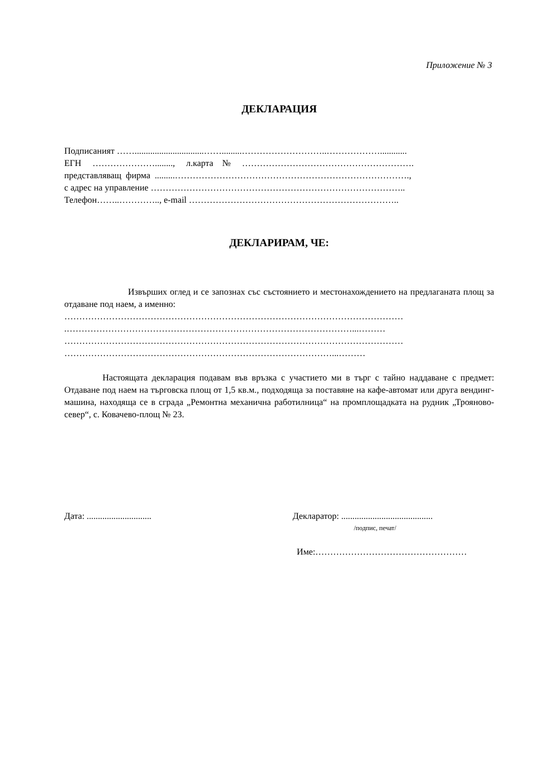Приложение № 3
ДЕКЛАРАЦИЯ
Подписаният ……...............................…….........………………………..………………............
ЕГН …………………........, л.карта № ………………………………………………….
представляващ фирма .........…………………………………………………………………….,
с адрес на управление …………………………………………………………………………..
Телефон……..………….., e-mail ……………………………………………………………..
ДЕКЛАРИРАМ, ЧЕ:
Извърших оглед и се запознах със състоянието и местонахождението на предлаганата площ за отдаване под наем, а именно:
……………………………………………………………………………………………………
.……………………………………………………………………………………...………
……………………………………………………………………………………………………
………………………………………………………………………………...………
Настоящата декларация подавам във връзка с участието ми в търг с тайно наддаване с предмет: Отдаване под наем на търговска площ от 1,5 кв.м., подходяща за поставяне на кафе-автомат или друга вендинг-машина, находяща се в сграда „Ремонтна механична работилница“ на промплощадката на рудник „Трояново-север“, с. Ковачево-площ № 23.
Дата: .............................
Декларатор: .........................................
/подпис, печат/
Име:……………………………………………